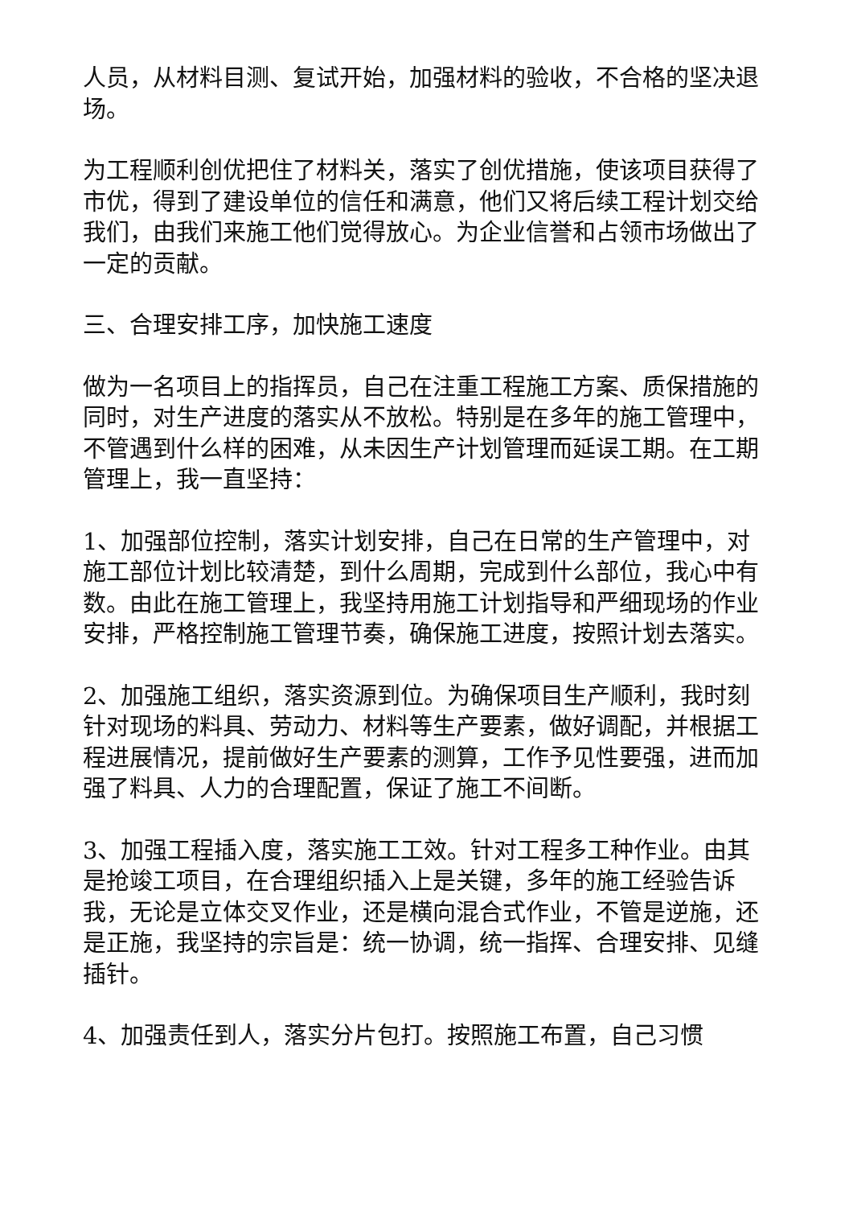人员，从材料目测、复试开始，加强材料的验收，不合格的坚决退场。
为工程顺利创优把住了材料关，落实了创优措施，使该项目获得了市优，得到了建设单位的信任和满意，他们又将后续工程计划交给我们，由我们来施工他们觉得放心。为企业信誉和占领市场做出了一定的贡献。
三、合理安排工序，加快施工速度
做为一名项目上的指挥员，自己在注重工程施工方案、质保措施的同时，对生产进度的落实从不放松。特别是在多年的施工管理中，不管遇到什么样的困难，从未因生产计划管理而延误工期。在工期管理上，我一直坚持：
1、加强部位控制，落实计划安排，自己在日常的生产管理中，对施工部位计划比较清楚，到什么周期，完成到什么部位，我心中有数。由此在施工管理上，我坚持用施工计划指导和严细现场的作业安排，严格控制施工管理节奏，确保施工进度，按照计划去落实。
2、加强施工组织，落实资源到位。为确保项目生产顺利，我时刻针对现场的料具、劳动力、材料等生产要素，做好调配，并根据工程进展情况，提前做好生产要素的测算，工作予见性要强，进而加强了料具、人力的合理配置，保证了施工不间断。
3、加强工程插入度，落实施工工效。针对工程多工种作业。由其是抢竣工项目，在合理组织插入上是关键，多年的施工经验告诉我，无论是立体交叉作业，还是横向混合式作业，不管是逆施，还是正施，我坚持的宗旨是：统一协调，统一指挥、合理安排、见缝插针。
4、加强责任到人，落实分片包打。按照施工布置，自己习惯